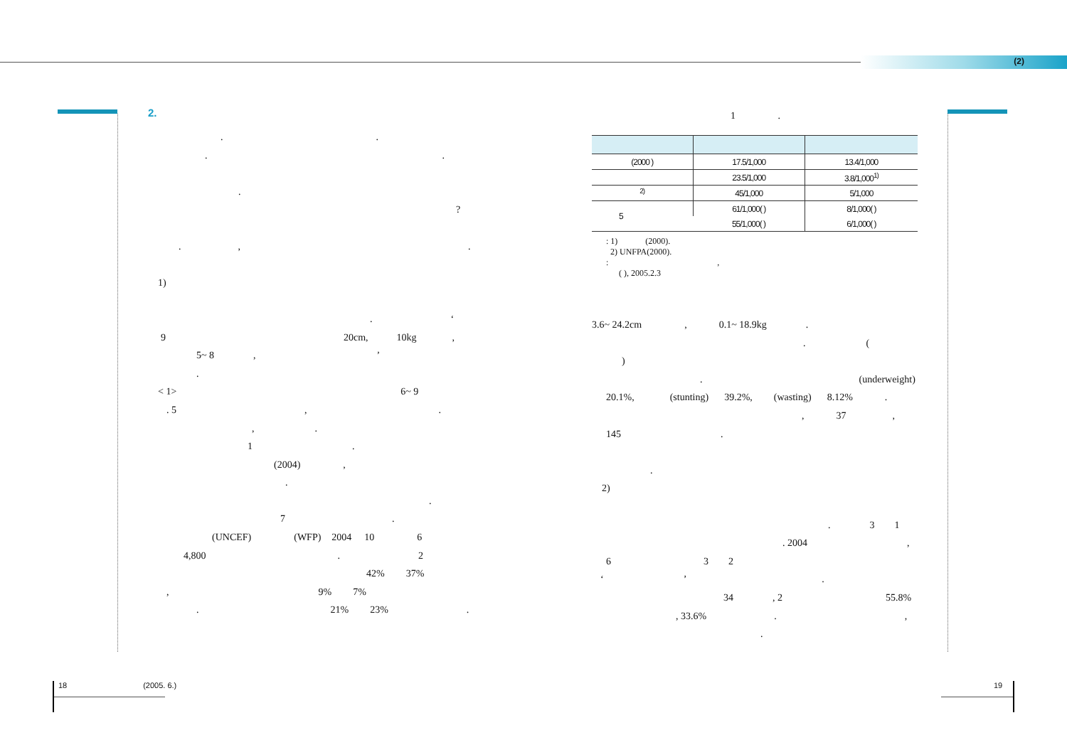(2)
2.
..
..
.
?
.,.
1)
. ‘
9 20cm, 10kg,
5~ 8,’
.
< 1> 6~ 9
. 5,.
,.
1.
(2004),
.
.
7.
(UNCEF) (WFP) 2004 10 6
4,800. 2
42% 37%
, 9% 7%
. 21% 23%.
1 .
| (2000 ) | 17.5/1,000 | 13.4/1,000 |
| | 23.5/1,000 | 3.8/1,000<sup>1)</sup> |
| <sup>2)</sup> | 45/1,000 | 5/1,000 |
| 5 | 61/1,000( ) | 8/1,000( ) |
| | 55/1,000( ) | 6/1,000( ) |
: 1) (2000).
2) UNFPA(2000).
: ,
( ), 2005.2.3
3.6~ 24.2cm, 0.1~ 18.9kg.
. (
)
. (underweight)
20.1%, (stunting) 39.2%, (wasting) 8.12%.
, 37,
145.
.
2)
. 3 1
. 2004,
6 3 2
‘’.
34, 2 55.8%
, 33.6%.,
.
18 (2005. 6.)
19